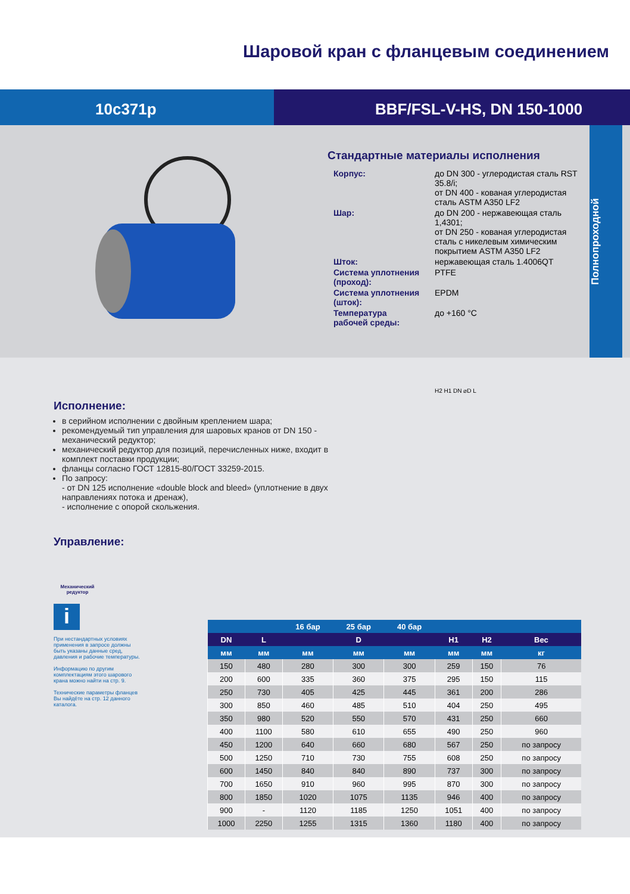Шаровой кран с фланцевым соединением
10с371р BBF/FSL-V-HS, DN 150-1000
Стандартные материалы исполнения
| Корпус: | до DN 300 - углеродистая сталь RST 35.8/i; от DN 400 - кованая углеродистая сталь ASTM A350 LF2 |
| Шар: | до DN 200 - нержавеющая сталь 1,4301; от DN 250 - кованая углеродистая сталь с никелевым химическим покрытием ASTM A350 LF2 |
| Шток: | нержавеющая сталь 1.4006QT |
| Система уплотнения (проход): | PTFE |
| Система уплотнения (шток): | EPDM |
| Температура рабочей среды: | до +160 °C |
Полнопроходной
Исполнение:
в серийном исполнении с двойным креплением шара;
рекомендуемый тип управления для шаровых кранов от DN 150 - механический редуктор;
механический редуктор для позиций, перечисленных ниже, входит в комплект поставки продукции;
фланцы согласно ГОСТ 12815-80/ГОСТ 33259-2015.
По запросу:
- от DN 125 исполнение «double block and bleed» (уплотнение в двух направлениях потока и дренаж),
- исполнение с опорой скольжения.
Управление:
Механический редуктор
i
При нестандартных условиях применения в запросе должны быть указаны данные сред, давления и рабочие температуры.
Информацию по другим комплектациям этого шарового крана можно найти на стр. 9.
Технические параметры фланцев Вы найдёте на стр. 12 данного каталога.
H2 H1 DN ⌀D L
| | | 16 бар | 25 бар | 40 бар | | | |
| --- | --- | --- | --- | --- | --- | --- | --- |
| DN | L | D | | | H1 | H2 | Вес |
| мм | мм | мм | мм | мм | мм | мм | кг |
| 150 | 480 | 280 | 300 | 300 | 259 | 150 | 76 |
| 200 | 600 | 335 | 360 | 375 | 295 | 150 | 115 |
| 250 | 730 | 405 | 425 | 445 | 361 | 200 | 286 |
| 300 | 850 | 460 | 485 | 510 | 404 | 250 | 495 |
| 350 | 980 | 520 | 550 | 570 | 431 | 250 | 660 |
| 400 | 1100 | 580 | 610 | 655 | 490 | 250 | 960 |
| 450 | 1200 | 640 | 660 | 680 | 567 | 250 | по запросу |
| 500 | 1250 | 710 | 730 | 755 | 608 | 250 | по запросу |
| 600 | 1450 | 840 | 840 | 890 | 737 | 300 | по запросу |
| 700 | 1650 | 910 | 960 | 995 | 870 | 300 | по запросу |
| 800 | 1850 | 1020 | 1075 | 1135 | 946 | 400 | по запросу |
| 900 | - | 1120 | 1185 | 1250 | 1051 | 400 | по запросу |
| 1000 | 2250 | 1255 | 1315 | 1360 | 1180 | 400 | по запросу |